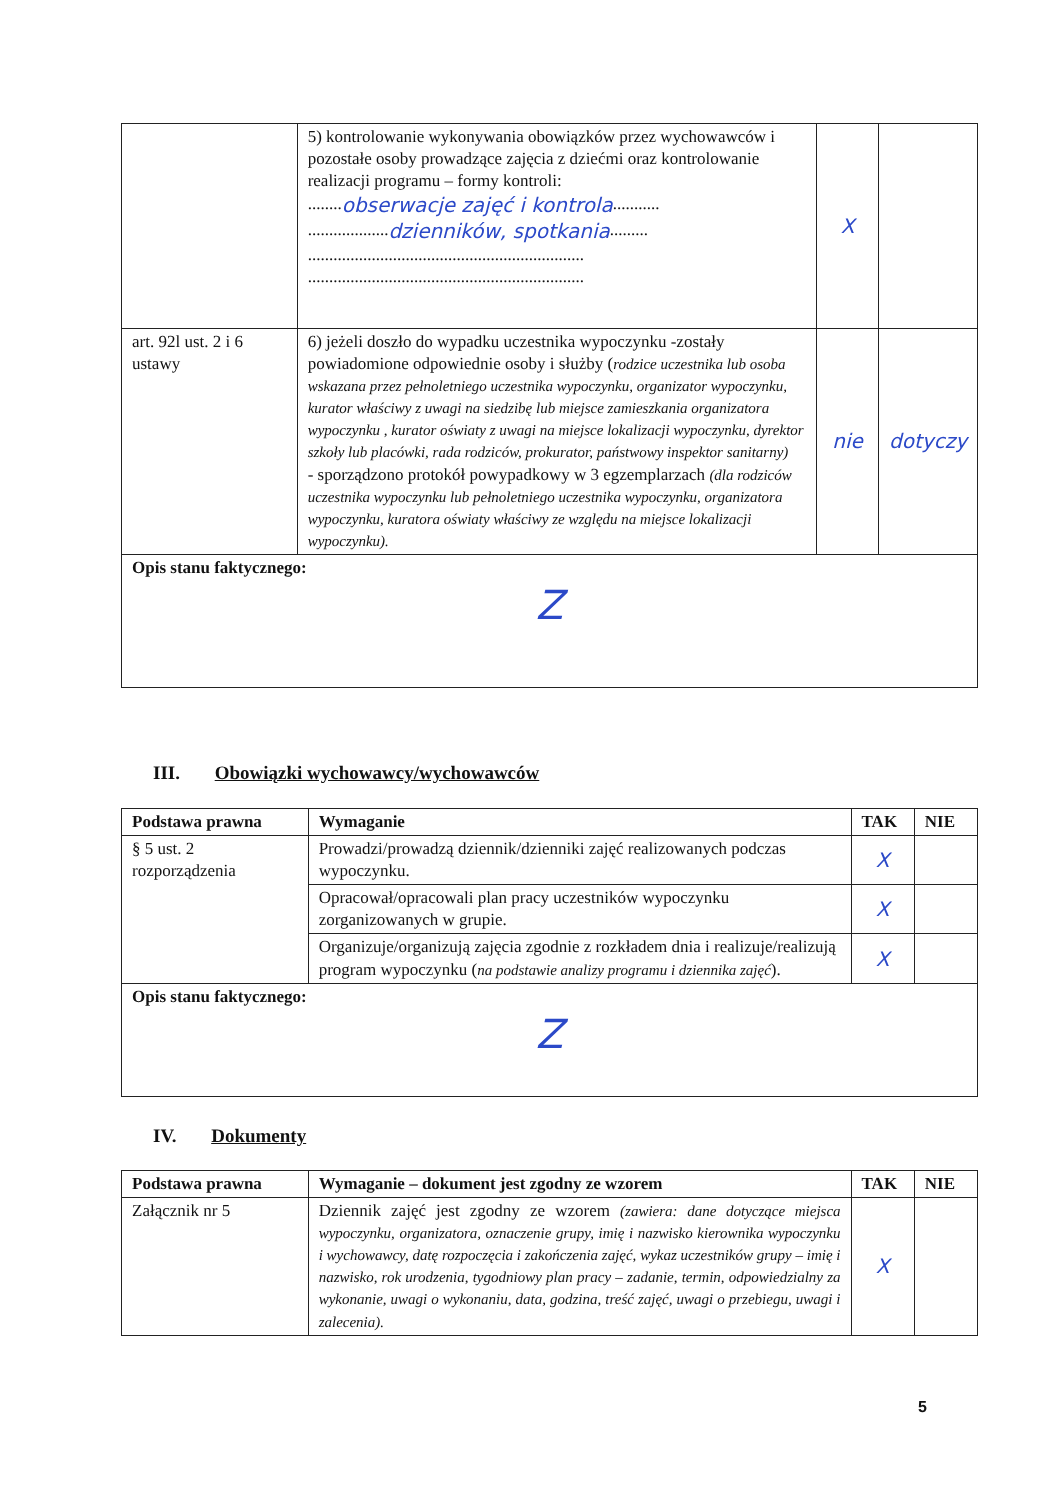| | 5) kontrolowanie wykonywania obowiązków przez wychowawców i pozostałe osoby prowadzące zajęcia z dziećmi oraz kontrolowanie realizacji programu – formy kontroli: ........ obserwacje zajęć i kontrola ........... ................... dzienników, spotkania ......... ................................................................. ................................................................. | X | |
| art. 92l ust. 2 i 6 ustawy | 6) jeżeli doszło do wypadku uczestnika wypoczynku -zostały powiadomione odpowiednie osoby i służby ( rodzice uczestnika lub osoba wskazana przez pełnoletniego uczestnika wypoczynku, organizator wypoczynku, kurator właściwy z uwagi na siedzibę lub miejsce zamieszkania organizatora wypoczynku , kurator oświaty z uwagi na miejsce lokalizacji wypoczynku, dyrektor szkoły lub placówki, rada rodziców, prokurator, państwowy inspektor sanitarny) - sporządzono protokół powypadkowy w 3 egzemplarzach (dla rodziców uczestnika wypoczynku lub pełnoletniego uczestnika wypoczynku, organizatora wypoczynku, kuratora oświaty właściwy ze względu na miejsce lokalizacji wypoczynku). | nie | dotyczy |
| Opis stanu faktycznego: Z | | | |
III. Obowiązki wychowawcy/wychowawców
| Podstawa prawna | Wymaganie | TAK | NIE |
| --- | --- | --- | --- |
| § 5 ust. 2 rozporządzenia | Prowadzi/prowadzą dziennik/dzienniki zajęć realizowanych podczas wypoczynku. | X | |
| | Opracował/opracowali plan pracy uczestników wypoczynku zorganizowanych w grupie. | X | |
| | Organizuje/organizują zajęcia zgodnie z rozkładem dnia i realizuje/realizują program wypoczynku ( na podstawie analizy programu i dziennika zajęć ). | X | |
| Opis stanu faktycznego: Z | | | |
IV. Dokumenty
| Podstawa prawna | Wymaganie – dokument jest zgodny ze wzorem | TAK | NIE |
| --- | --- | --- | --- |
| Załącznik nr 5 | Dziennik zajęć jest zgodny ze wzorem (zawiera: dane dotyczące miejsca wypoczynku, organizatora, oznaczenie grupy, imię i nazwisko kierownika wypoczynku i wychowawcy, datę rozpoczęcia i zakończenia zajęć, wykaz uczestników grupy – imię i nazwisko, rok urodzenia, tygodniowy plan pracy – zadanie, termin, odpowiedzialny za wykonanie, uwagi o wykonaniu, data, godzina, treść zajęć, uwagi o przebiegu, uwagi i zalecenia). | X | |
5